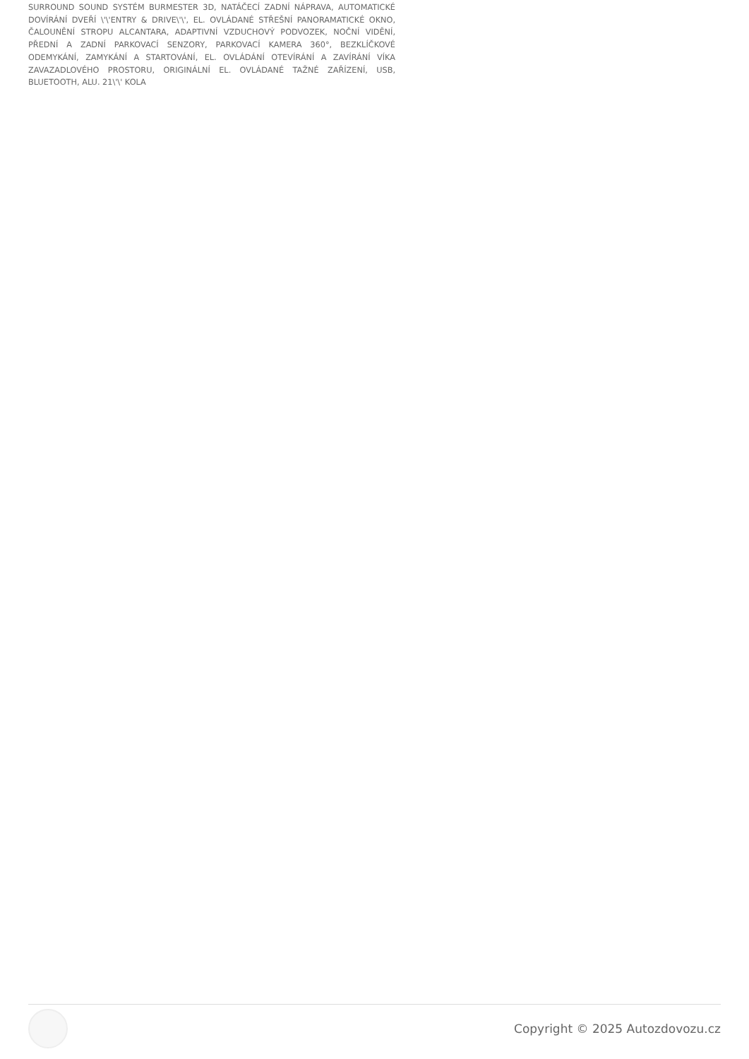SURROUND SOUND SYSTÉM BURMESTER 3D, NATÁČECÍ ZADNÍ NÁPRAVA, AUTOMATICKÉ DOVÍRÁNÍ DVEŘÍ \'\'ENTRY & DRIVE\'\', EL. OVLÁDANÉ STŘEŠNÍ PANORAMATICKÉ OKNO, ČALOUNĚNÍ STROPU ALCANTARA, ADAPTIVNÍ VZDUCHOVÝ PODVOZEK, NOČNÍ VIDĚNÍ, PŘEDNÍ A ZADNÍ PARKOVACÍ SENZORY, PARKOVACÍ KAMERA 360°, BEZKLÍČKOVÉ ODEMYKÁNÍ, ZAMYKÁNÍ A STARTOVÁNÍ, EL. OVLÁDÁNÍ OTEVÍRÁNÍ A ZAVÍRÁNÍ VÍKA ZAVAZADLOVÉHO PROSTORU, ORIGINÁLNÍ EL. OVLÁDANÉ TAŽNÉ ZAŘÍZENÍ, USB, BLUETOOTH, ALU. 21\'\' KOLA
Copyright © 2025 Autozdovozu.cz